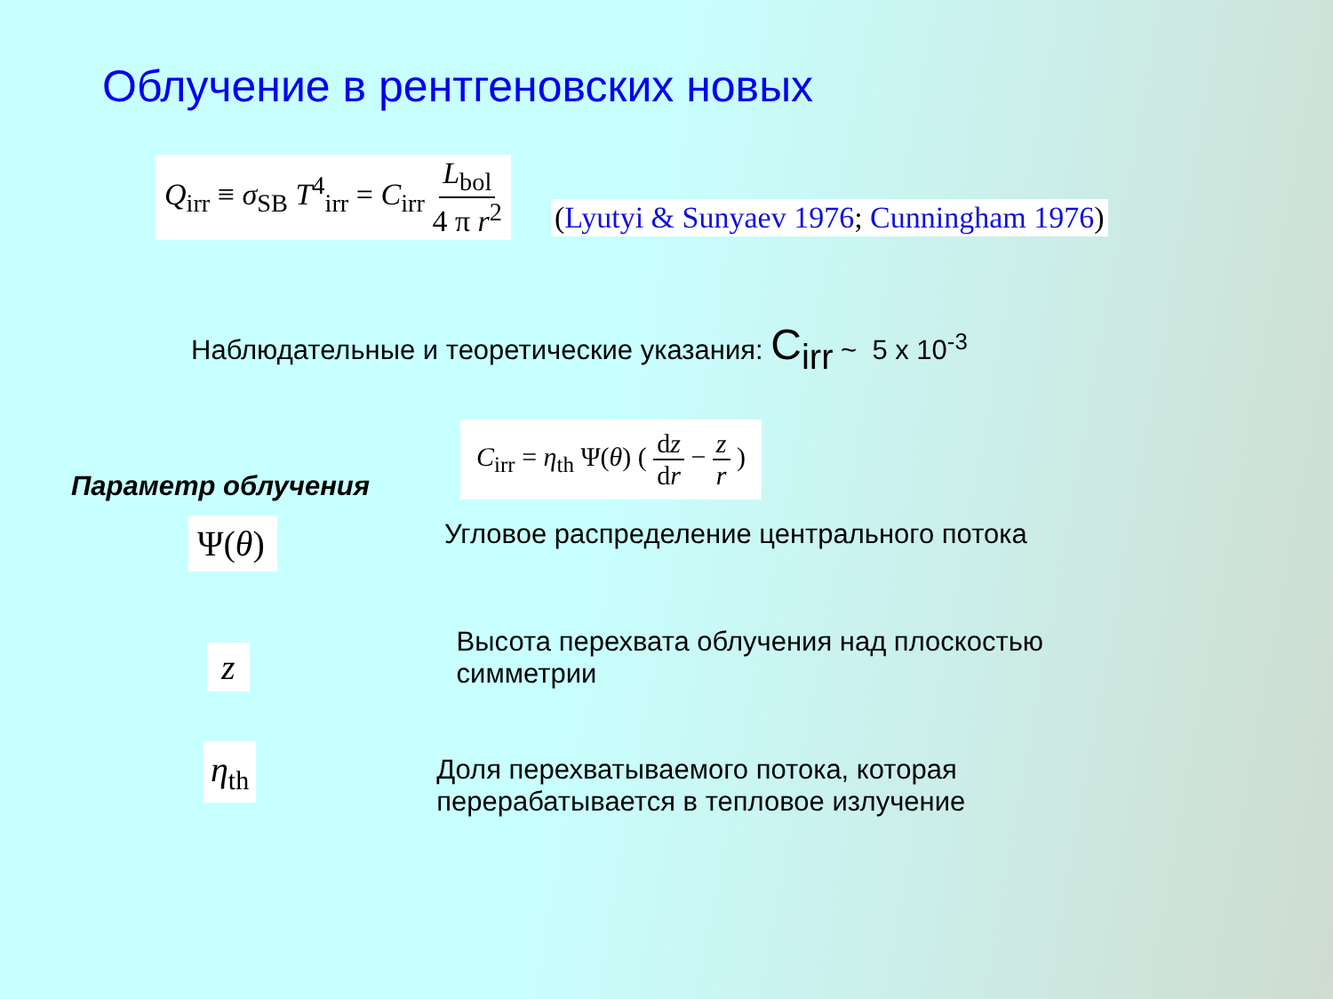Облучение в рентгеновских новых
Q<sub>irr</sub> ≡ σ<sub>SB</sub> T<sup>4</sup><sub>irr</sub> = C<sub>irr</sub> L<sub>bol</sub> 4 π r<sup>2</sup>
(Lyutyi & Sunyaev 1976; Cunningham 1976)
Наблюдательные и теоретические указания: C<sub>irr</sub> ~ 5 x 10<sup>-3</sup>
Параметр облучения
C<sub>irr</sub> = η<sub>th</sub> Ψ(θ) ( dz dr − z r )
Ψ(θ)
Угловое распределение центрального потока
z
Высота перехвата облучения над плоскостью
симметрии
η<sub>th</sub>
Доля перехватываемого потока, которая
перерабатывается в тепловое излучение